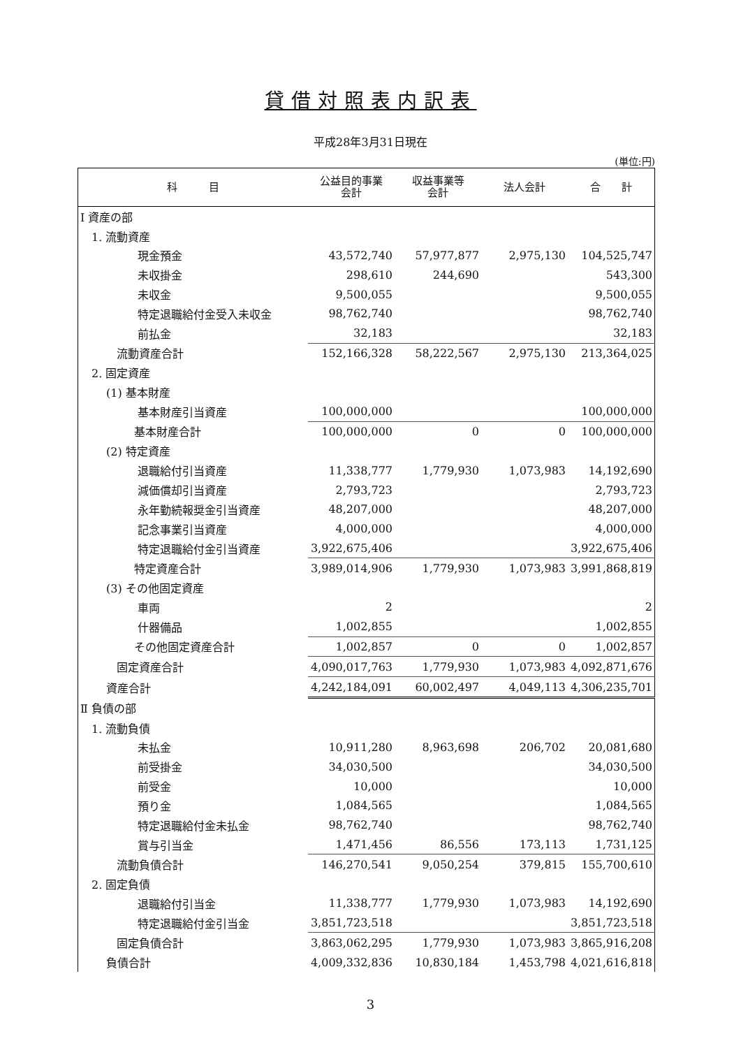貸借対照表内訳表
平成28年3月31日現在
(単位:円)
| 科 目 | 公益目的事業 会計 | 収益事業等 会計 | 法人会計 | 合 計 |
| --- | --- | --- | --- | --- |
| Ⅰ 資産の部 | | | | |
| 1. 流動資産 | | | | |
| 現金預金 | 43,572,740 | 57,977,877 | 2,975,130 | 104,525,747 |
| 未収掛金 | 298,610 | 244,690 | | 543,300 |
| 未収金 | 9,500,055 | | | 9,500,055 |
| 特定退職給付金受入未収金 | 98,762,740 | | | 98,762,740 |
| 前払金 | 32,183 | | | 32,183 |
| 流動資産合計 | 152,166,328 | 58,222,567 | 2,975,130 | 213,364,025 |
| 2. 固定資産 | | | | |
| (1) 基本財産 | | | | |
| 基本財産引当資産 | 100,000,000 | | | 100,000,000 |
| 基本財産合計 | 100,000,000 | 0 | 0 | 100,000,000 |
| (2) 特定資産 | | | | |
| 退職給付引当資産 | 11,338,777 | 1,779,930 | 1,073,983 | 14,192,690 |
| 減価償却引当資産 | 2,793,723 | | | 2,793,723 |
| 永年勤続報奨金引当資産 | 48,207,000 | | | 48,207,000 |
| 記念事業引当資産 | 4,000,000 | | | 4,000,000 |
| 特定退職給付金引当資産 | 3,922,675,406 | | | 3,922,675,406 |
| 特定資産合計 | 3,989,014,906 | 1,779,930 | 1,073,983 | 3,991,868,819 |
| (3) その他固定資産 | | | | |
| 車両 | 2 | | | 2 |
| 什器備品 | 1,002,855 | | | 1,002,855 |
| その他固定資産合計 | 1,002,857 | 0 | 0 | 1,002,857 |
| 固定資産合計 | 4,090,017,763 | 1,779,930 | 1,073,983 | 4,092,871,676 |
| 資産合計 | 4,242,184,091 | 60,002,497 | 4,049,113 | 4,306,235,701 |
| Ⅱ 負債の部 | | | | |
| 1. 流動負債 | | | | |
| 未払金 | 10,911,280 | 8,963,698 | 206,702 | 20,081,680 |
| 前受掛金 | 34,030,500 | | | 34,030,500 |
| 前受金 | 10,000 | | | 10,000 |
| 預り金 | 1,084,565 | | | 1,084,565 |
| 特定退職給付金未払金 | 98,762,740 | | | 98,762,740 |
| 賞与引当金 | 1,471,456 | 86,556 | 173,113 | 1,731,125 |
| 流動負債合計 | 146,270,541 | 9,050,254 | 379,815 | 155,700,610 |
| 2. 固定負債 | | | | |
| 退職給付引当金 | 11,338,777 | 1,779,930 | 1,073,983 | 14,192,690 |
| 特定退職給付金引当金 | 3,851,723,518 | | | 3,851,723,518 |
| 固定負債合計 | 3,863,062,295 | 1,779,930 | 1,073,983 | 3,865,916,208 |
| 負債合計 | 4,009,332,836 | 10,830,184 | 1,453,798 | 4,021,616,818 |
3